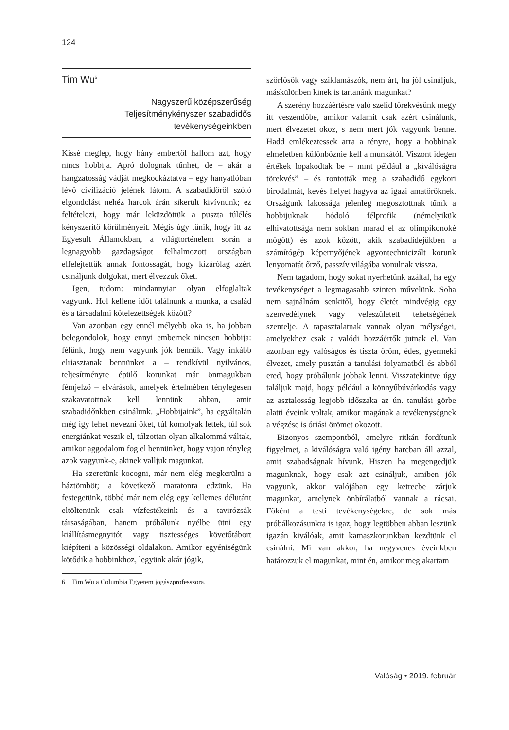124
Tim Wu<sup>6</sup>
Nagyszerű középszerűség
Teljesítménykényszer szabadidős
tevékenységeinkben
Kissé meglep, hogy hány embertől hallom azt, hogy nincs hobbija. Apró dolognak tűnhet, de – akár a hangzatosság vádját megkockáztatva – egy hanyatlóban lévő civilizáció jelének látom. A szabadidőről szóló elgondolást nehéz harcok árán sikerült kivívnunk; ez feltételezi, hogy már leküzdöttük a puszta túlélés kényszerítő körülményeit. Mégis úgy tűnik, hogy itt az Egyesült Államokban, a világtörténelem során a legnagyobb gazdagságot felhalmozott országban elfelejtettük annak fontosságát, hogy kizárólag azért csináljunk dolgokat, mert élvezzük őket.
Igen, tudom: mindannyian olyan elfoglaltak vagyunk. Hol kellene időt találnunk a munka, a család és a társadalmi kötelezettségek között?
Van azonban egy ennél mélyebb oka is, ha jobban belegondolok, hogy ennyi embernek nincsen hobbija: félünk, hogy nem vagyunk jók bennük. Vagy inkább elriasztanak bennünket a – rendkívül nyilvános, teljesítményre épülő korunkat már önmagukban fémjelző – elvárások, amelyek értelmében ténylegesen szakavatottnak kell lennünk abban, amit szabadidőnkben csinálunk. „Hobbijaink”, ha egyáltalán még így lehet nevezni őket, túl komolyak lettek, túl sok energiánkat veszik el, túlzottan olyan alkalommá váltak, amikor aggodalom fog el bennünket, hogy vajon tényleg azok vagyunk-e, akinek valljuk magunkat.
Ha szeretünk kocogni, már nem elég megkerülni a háztömböt; a következő maratonra edzünk. Ha festegetünk, többé már nem elég egy kellemes délutánt eltöltenünk csak vízfestékeink és a tavirózsák társaságában, hanem próbálunk nyélbe ütni egy kiállításmegnyitót vagy tisztességes követőtábort kiépíteni a közösségi oldalakon. Amikor egyéniségünk kötődik a hobbinkhoz, legyünk akár jógik,
6 Tim Wu a Columbia Egyetem jogászprofesszora.
szörfösök vagy sziklamászók, nem árt, ha jól csináljuk, máskülönben kinek is tartanánk magunkat?
A szerény hozzáértésre való szelíd törekvésünk megy itt veszendőbe, amikor valamit csak azért csinálunk, mert élvezetet okoz, s nem mert jók vagyunk benne. Hadd emlékeztessek arra a tényre, hogy a hobbinak elméletben különböznie kell a munkától. Viszont idegen értékek lopakodtak be – mint például a „kiválóságra törekvés” – és rontották meg a szabadidő egykori birodalmát, kevés helyet hagyva az igazi amatőröknek. Országunk lakossága jelenleg megosztottnak tűnik a hobbijuknak hódoló félprofik (némelyikük elhivatottsága nem sokban marad el az olimpikonoké mögött) és azok között, akik szabadidejükben a számítógép képernyőjének agyontechnicizált korunk lenyomatát őrző, passzív világába vonulnak vissza.
Nem tagadom, hogy sokat nyerhetünk azáltal, ha egy tevékenységet a legmagasabb szinten művelünk. Soha nem sajnálnám senkitől, hogy életét mindvégig egy szenvedélynek vagy veleszületett tehetségének szentelje. A tapasztalatnak vannak olyan mélységei, amelyekhez csak a valódi hozzáértők jutnak el. Van azonban egy valóságos és tiszta öröm, édes, gyermeki élvezet, amely pusztán a tanulási folyamatból és abból ered, hogy próbálunk jobbak lenni. Visszatekintve úgy találjuk majd, hogy például a könnyűbúvárkodás vagy az asztalosság legjobb időszaka az ún. tanulási görbe alatti éveink voltak, amikor magának a tevékenységnek a végzése is óriási örömet okozott.
Bizonyos szempontból, amelyre ritkán fordítunk figyelmet, a kiválóságra való igény harcban áll azzal, amit szabadságnak hívunk. Hiszen ha megengedjük magunknak, hogy csak azt csináljuk, amiben jók vagyunk, akkor valójában egy ketrecbe zárjuk magunkat, amelynek önbírálatból vannak a rácsai. Főként a testi tevékenységekre, de sok más próbálkozásunkra is igaz, hogy legtöbben abban leszünk igazán kiválóak, amit kamaszkorunkban kezdtünk el csinálni. Mi van akkor, ha negyvenes éveinkben határozzuk el magunkat, mint én, amikor meg akartam
Valóság • 2019. február